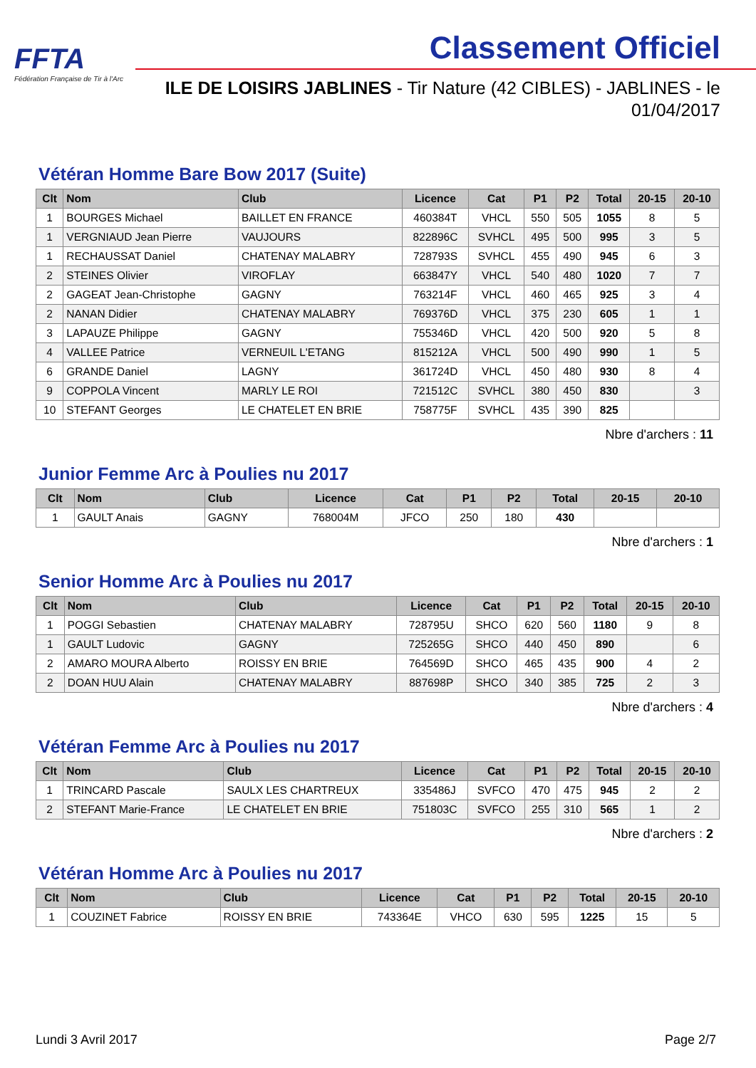FFTA
Fédération Française de Tir à l'Arc
Classement Officiel
ILE DE LOISIRS JABLINES - Tir Nature (42 CIBLES) - JABLINES - le 01/04/2017
Vétéran Homme Bare Bow 2017 (Suite)
| Clt | Nom | Club | Licence | Cat | P1 | P2 | Total | 20-15 | 20-10 |
| --- | --- | --- | --- | --- | --- | --- | --- | --- | --- |
| 1 | BOURGES Michael | BAILLET EN FRANCE | 460384T | VHCL | 550 | 505 | 1055 | 8 | 5 |
| 1 | VERGNIAUD Jean Pierre | VAUJOURS | 822896C | SVHCL | 495 | 500 | 995 | 3 | 5 |
| 1 | RECHAUSSAT Daniel | CHATENAY MALABRY | 728793S | SVHCL | 455 | 490 | 945 | 6 | 3 |
| 2 | STEINES Olivier | VIROFLAY | 663847Y | VHCL | 540 | 480 | 1020 | 7 | 7 |
| 2 | GAGEAT Jean-Christophe | GAGNY | 763214F | VHCL | 460 | 465 | 925 | 3 | 4 |
| 2 | NANAN Didier | CHATENAY MALABRY | 769376D | VHCL | 375 | 230 | 605 | 1 | 1 |
| 3 | LAPAUZE Philippe | GAGNY | 755346D | VHCL | 420 | 500 | 920 | 5 | 8 |
| 4 | VALLEE Patrice | VERNEUIL L'ETANG | 815212A | VHCL | 500 | 490 | 990 | 1 | 5 |
| 6 | GRANDE Daniel | LAGNY | 361724D | VHCL | 450 | 480 | 930 | 8 | 4 |
| 9 | COPPOLA Vincent | MARLY LE ROI | 721512C | SVHCL | 380 | 450 | 830 | | 3 |
| 10 | STEFANT Georges | LE CHATELET EN BRIE | 758775F | SVHCL | 435 | 390 | 825 | | |
Nbre d'archers : 11
Junior Femme Arc à Poulies nu 2017
| Clt | Nom | Club | Licence | Cat | P1 | P2 | Total | 20-15 | 20-10 |
| --- | --- | --- | --- | --- | --- | --- | --- | --- | --- |
| 1 | GAULT Anais | GAGNY | 768004M | JFCO | 250 | 180 | 430 | | |
Nbre d'archers : 1
Senior Homme Arc à Poulies nu 2017
| Clt | Nom | Club | Licence | Cat | P1 | P2 | Total | 20-15 | 20-10 |
| --- | --- | --- | --- | --- | --- | --- | --- | --- | --- |
| 1 | POGGI Sebastien | CHATENAY MALABRY | 728795U | SHCO | 620 | 560 | 1180 | 9 | 8 |
| 1 | GAULT Ludovic | GAGNY | 725265G | SHCO | 440 | 450 | 890 | | 6 |
| 2 | AMARO MOURA Alberto | ROISSY EN BRIE | 764569D | SHCO | 465 | 435 | 900 | 4 | 2 |
| 2 | DOAN HUU Alain | CHATENAY MALABRY | 887698P | SHCO | 340 | 385 | 725 | 2 | 3 |
Nbre d'archers : 4
Vétéran Femme Arc à Poulies nu 2017
| Clt | Nom | Club | Licence | Cat | P1 | P2 | Total | 20-15 | 20-10 |
| --- | --- | --- | --- | --- | --- | --- | --- | --- | --- |
| 1 | TRINCARD Pascale | SAULX LES CHARTREUX | 335486J | SVFCO | 470 | 475 | 945 | 2 | 2 |
| 2 | STEFANT Marie-France | LE CHATELET EN BRIE | 751803C | SVFCO | 255 | 310 | 565 | 1 | 2 |
Nbre d'archers : 2
Vétéran Homme Arc à Poulies nu 2017
| Clt | Nom | Club | Licence | Cat | P1 | P2 | Total | 20-15 | 20-10 |
| --- | --- | --- | --- | --- | --- | --- | --- | --- | --- |
| 1 | COUZINET Fabrice | ROISSY EN BRIE | 743364E | VHCO | 630 | 595 | 1225 | 15 | 5 |
Lundi 3 Avril 2017 Page 2/7